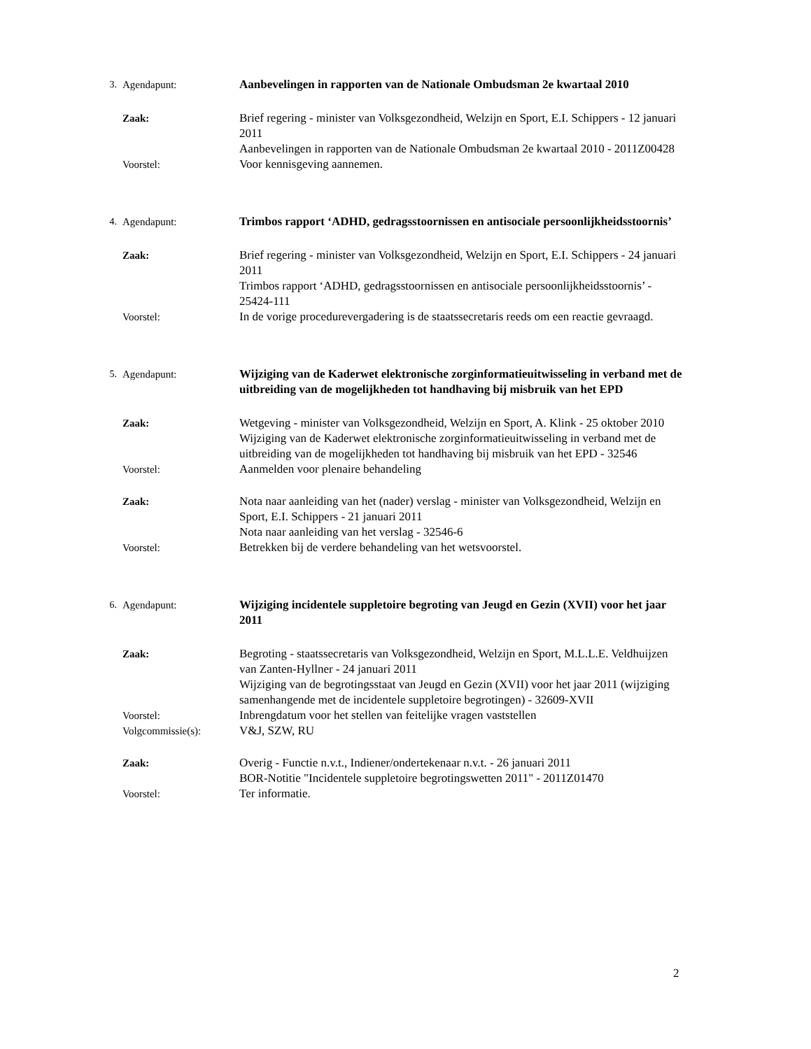3. Agendapunt: Aanbevelingen in rapporten van de Nationale Ombudsman 2e kwartaal 2010
Zaak: Brief regering - minister van Volksgezondheid, Welzijn en Sport, E.I. Schippers - 12 januari 2011
Aanbevelingen in rapporten van de Nationale Ombudsman 2e kwartaal 2010 - 2011Z00428
Voorstel: Voor kennisgeving aannemen.
4. Agendapunt: Trimbos rapport ‘ADHD, gedragsstoornissen en antisociale persoonlijkheidsstoornis’
Zaak: Brief regering - minister van Volksgezondheid, Welzijn en Sport, E.I. Schippers - 24 januari 2011
Trimbos rapport ‘ADHD, gedragsstoornissen en antisociale persoonlijkheidsstoornis’ - 25424-111
Voorstel: In de vorige procedurevergadering is de staatssecretaris reeds om een reactie gevraagd.
5. Agendapunt: Wijziging van de Kaderwet elektronische zorginformatieuitwisseling in verband met de uitbreiding van de mogelijkheden tot handhaving bij misbruik van het EPD
Zaak: Wetgeving - minister van Volksgezondheid, Welzijn en Sport, A. Klink - 25 oktober 2010
Wijziging van de Kaderwet elektronische zorginformatieuitwisseling in verband met de uitbreiding van de mogelijkheden tot handhaving bij misbruik van het EPD - 32546
Voorstel: Aanmelden voor plenaire behandeling
Zaak: Nota naar aanleiding van het (nader) verslag - minister van Volksgezondheid, Welzijn en Sport, E.I. Schippers - 21 januari 2011
Nota naar aanleiding van het verslag - 32546-6
Voorstel: Betrekken bij de verdere behandeling van het wetsvoorstel.
6. Agendapunt: Wijziging incidentele suppletoire begroting van Jeugd en Gezin (XVII) voor het jaar 2011
Zaak: Begroting - staatssecretaris van Volksgezondheid, Welzijn en Sport, M.L.L.E. Veldhuijzen van Zanten-Hyllner - 24 januari 2011
Wijziging van de begrotingsstaat van Jeugd en Gezin (XVII) voor het jaar 2011 (wijziging samenhangende met de incidentele suppletoire begrotingen) - 32609-XVII
Voorstel: Inbrengdatum voor het stellen van feitelijke vragen vaststellen
Volgcommissie(s): V&J, SZW, RU
Zaak: Overig - Functie n.v.t., Indiener/ondertekenaar n.v.t. - 26 januari 2011
BOR-Notitie "Incidentele suppletoire begrotingswetten 2011" - 2011Z01470
Voorstel: Ter informatie.
2